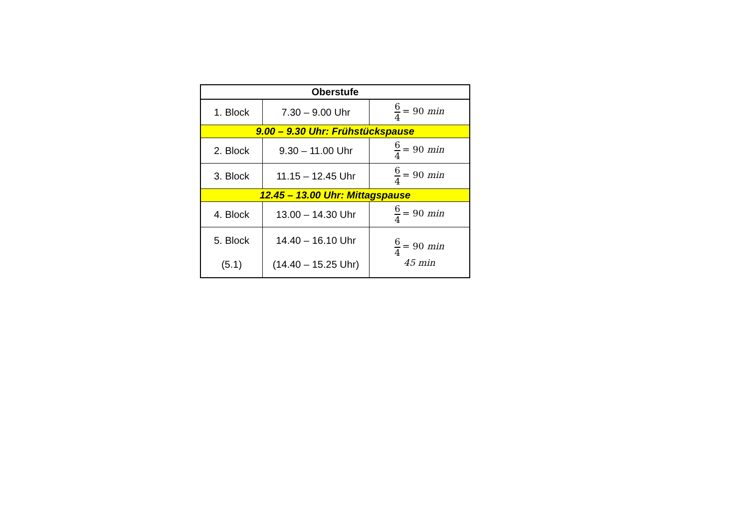| Oberstufe | | |
| --- | --- | --- |
| 1. Block | 7.30 – 9.00 Uhr | 6 4 = 90 min |
| 9.00 – 9.30 Uhr: Frühstückspause | | |
| 2. Block | 9.30 – 11.00 Uhr | 6 4 = 90 min |
| 3. Block | 11.15 – 12.45 Uhr | 6 4 = 90 min |
| 12.45 – 13.00 Uhr: Mittagspause | | |
| 4. Block | 13.00 – 14.30 Uhr | 6 4 = 90 min |
| 5. Block (5.1) | 14.40 – 16.10 Uhr (14.40 – 15.25 Uhr) | 6 4 = 90 min 45 min |